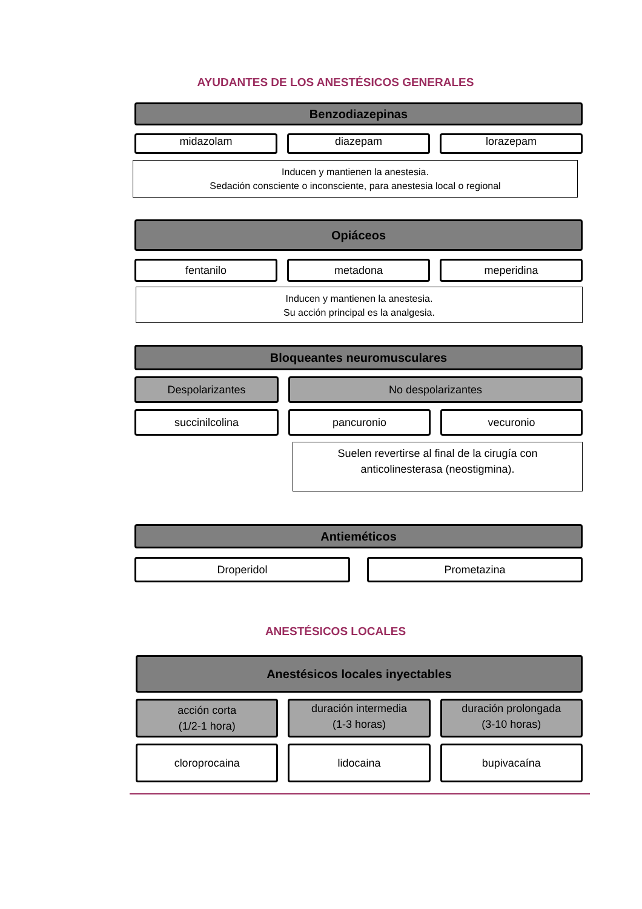AYUDANTES DE LOS ANESTÉSICOS GENERALES
Benzodiazepinas
midazolam
diazepam lorazepam
Inducen y mantienen la anestesia.
Sedación consciente o inconsciente, para anestesia local o regional
Opiáceos
fentanilo
metadona meperidina
Inducen y mantienen la anestesia.
Su acción principal es la analgesia.
Bloqueantes neuromusculares
Despolarizantes
No despolarizantes
succinilcolina
pancuronio vecuronio
Suelen revertirse al final de la cirugía con
anticolinesterasa (neostigmina).
Antieméticos
Droperidol
Prometazina
ANESTÉSICOS LOCALES
Anestésicos locales inyectables
acción corta
(1/2-1 hora)
duración intermedia
(1-3 horas)
duración prolongada
(3-10 horas)
cloroprocaina
lidocaina bupivacaína